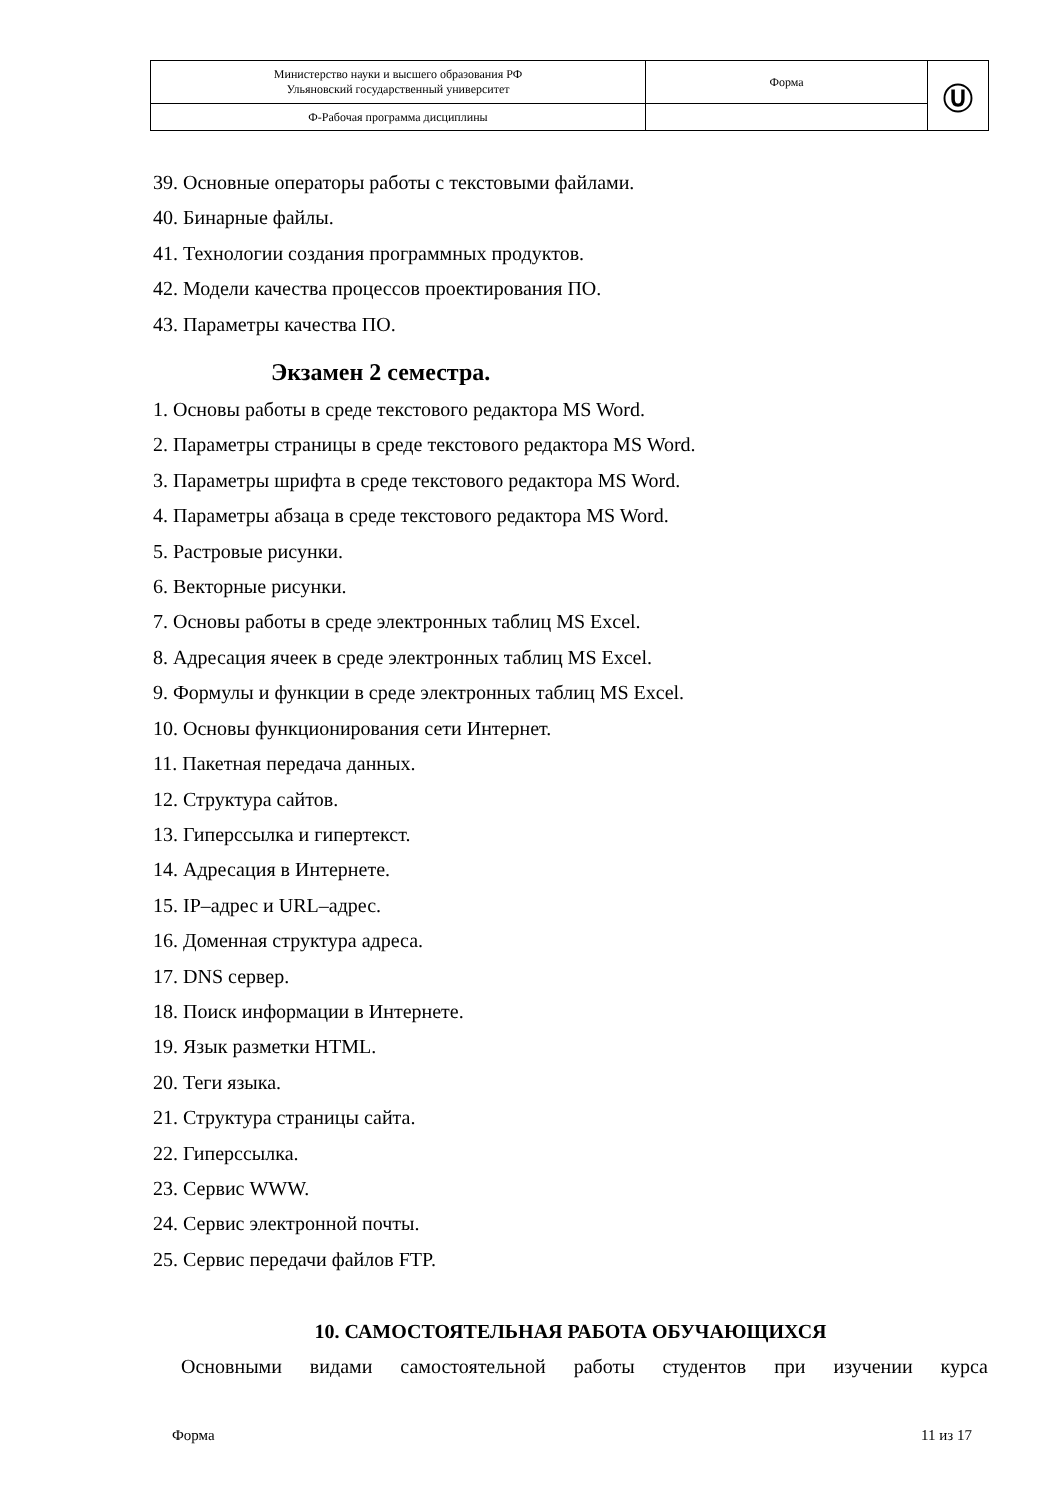| Министерство науки и высшего образования РФ Ульяновский государственный университет | Форма | Ⓤ |
| Ф-Рабочая программа дисциплины | | |
39. Основные операторы работы с текстовыми файлами.
40. Бинарные файлы.
41. Технологии создания программных продуктов.
42. Модели качества процессов проектирования ПО.
43. Параметры качества ПО.
Экзамен 2 семестра.
1. Основы работы в среде текстового редактора MS Word.
2. Параметры страницы в среде текстового редактора MS Word.
3. Параметры шрифта в среде текстового редактора MS Word.
4. Параметры абзаца в среде текстового редактора MS Word.
5. Растровые рисунки.
6. Векторные рисунки.
7. Основы работы в среде электронных таблиц MS Excel.
8. Адресация ячеек в среде электронных таблиц MS Excel.
9. Формулы и функции в среде электронных таблиц MS Excel.
10. Основы функционирования сети Интернет.
11. Пакетная передача данных.
12. Структура сайтов.
13. Гиперссылка и гипертекст.
14. Адресация в Интернете.
15. IP–адрес и URL–адрес.
16. Доменная структура адреса.
17. DNS сервер.
18. Поиск информации в Интернете.
19. Язык разметки HTML.
20. Теги языка.
21. Структура страницы сайта.
22. Гиперссылка.
23. Сервис WWW.
24. Сервис электронной почты.
25. Сервис передачи файлов FTP.
10. САМОСТОЯТЕЛЬНАЯ РАБОТА ОБУЧАЮЩИХСЯ
Основными видами самостоятельной работы студентов при изучении курса
Форма 11 из 17